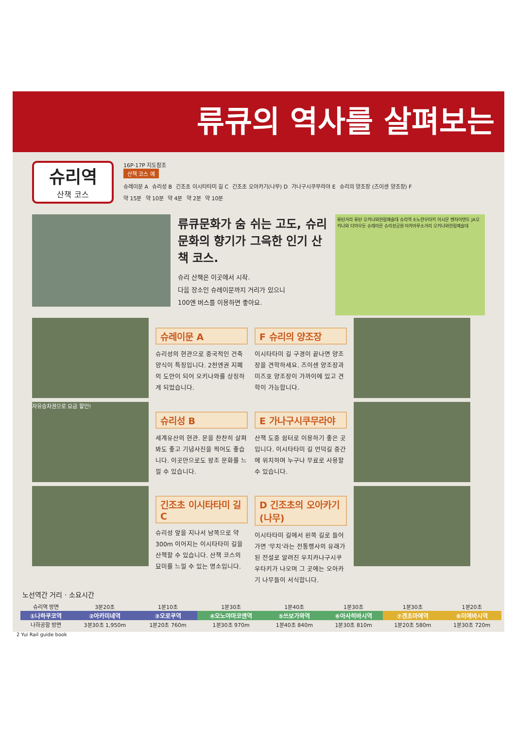류큐의 역사를 살펴보는
슈리역
산책 코스
16P·17P 지도참조
산책 코스 예
슈레이문 A 슈리성 B 긴조초 이시타타미 길 C 긴조초 오아카기(나무) D 가나구시쿠무라야 E 슈리의 양조장 (즈이센 양조장) F
약 15분 약 10분 약 4분 약 2분 약 10분
류큐문화가 숨 쉬는 고도, 슈리 문화의 향기가 그윽한 인기 산책 코스.
슈리 산책은 이곳에서 시작.
다음 장소인 슈레이문까지 거리가 있으니
100엔 버스를 이용하면 좋아요.
류탄거리 류탄 오키나와현립예술대 슈리역 소노한우타키 이시문 벤자이텐도 JA오키나와 다마우둔 슈레이문 슈리성공원 아카마루소거리 오키나와현립예술대
슈레이문 A
슈리성의 현관으로 중국적인 건축양식이 특징입니다. 2천엔권 지폐의 도안이 되어 오키나와를 상징하게 되었습니다.
F 슈리의 양조장
이시타타미 길 구경이 끝나면 양조장을 견학하세요. 즈이센 양조장과 미즈호 양조장이 가까이에 있고 견학이 가능합니다.
자유승차권으로 요금 할인!
슈리성 B
세계유산의 현관. 문을 찬찬히 살펴봐도 좋고 기념사진을 찍어도 좋습니다. 이곳만으로도 왕조 문화를 느낄 수 있습니다.
E 가나구시쿠무라야
산책 도중 쉼터로 이용하기 좋은 곳입니다. 이시타타미 길 언덕길 중간에 위치하며 누구나 무료로 사용할 수 있습니다.
긴조초 이시타타미 길 C
슈리성 앞을 지나서 남쪽으로 약 300m 이어지는 이시타타미 길을 산책할 수 있습니다. 산책 코스의 묘미를 느낄 수 있는 명소입니다.
D 긴조초의 오아카기(나무)
이시타타미 길에서 왼쪽 길로 들어가면 '무치'라는 전통행사의 유래가 된 전설로 알려진 우치카나구시쿠우타키가 나오며 그 곳에는 오아카기 나무들이 서식합니다.
노선역간 거리 · 소요시간
| 슈리역 방면 | 3분20초 | 1분10초 | 1분30초 | 1분40초 | 1분30초 | 1분30초 | 1분20초 |
| ①나하쿠코역 | ②아카미네역 | ③오로쿠역 | ④오노야마코엔역 | ⑤쓰보가와역 | ⑥아사히바시역 | ⑦겐초마에역 | ⑧미에바시역 |
| 나하공항 방면 | 3분30초 1,950m | 1분20초 760m | 1분30초 970m | 1분40초 840m | 1분30초 810m | 1분20초 580m | 1분30초 720m |
2 Yui Rail guide book